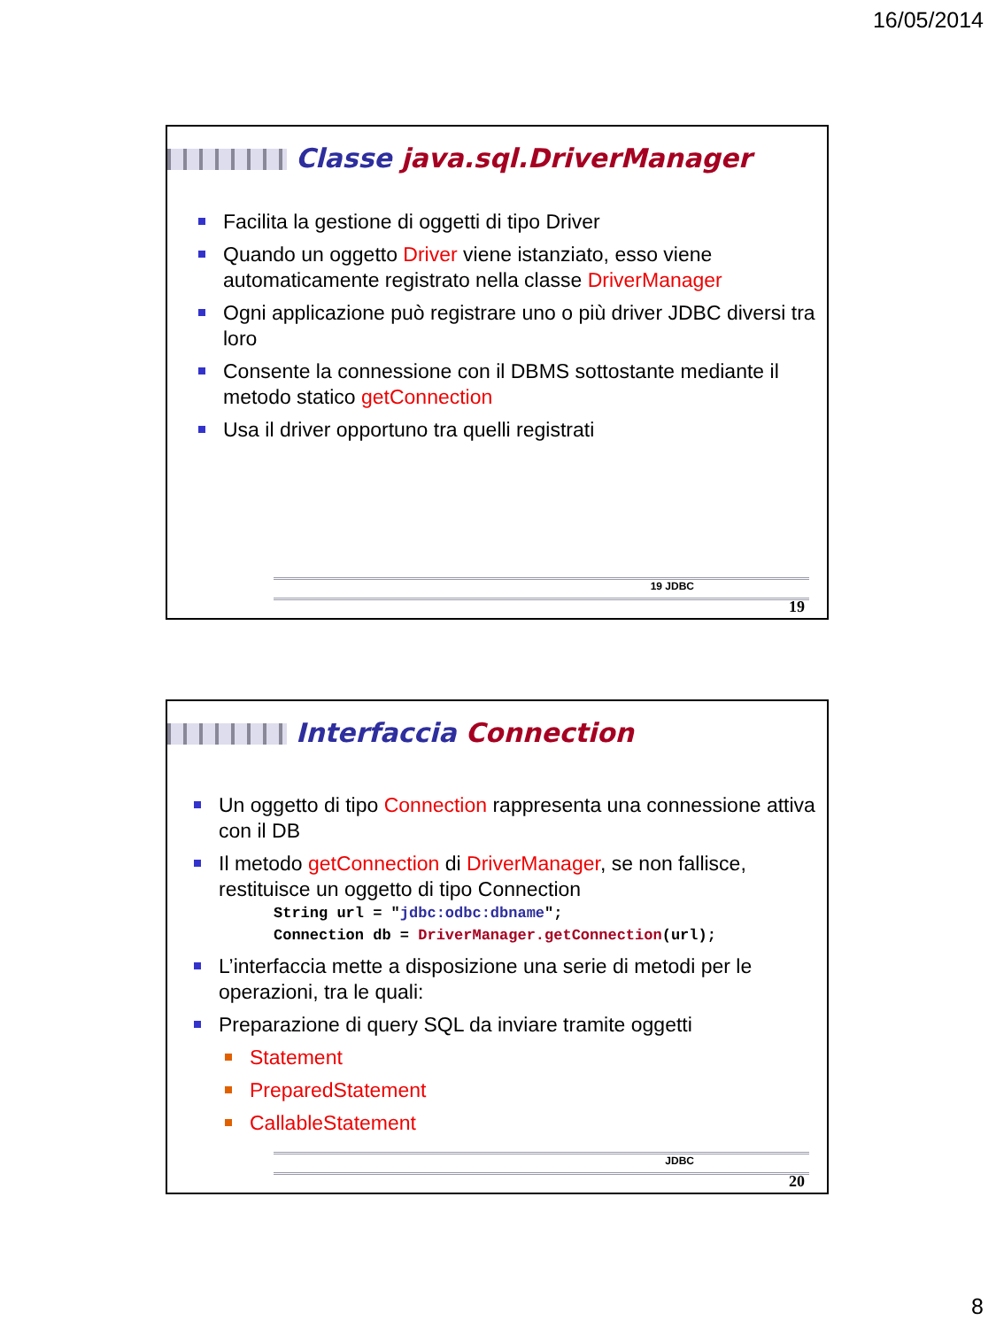16/05/2014
Classe java.sql.DriverManager
Facilita la gestione di oggetti di tipo Driver
Quando un oggetto Driver viene istanziato, esso viene automaticamente registrato nella classe DriverManager
Ogni applicazione può registrare uno o più driver JDBC diversi tra loro
Consente la connessione con il DBMS sottostante mediante il metodo statico getConnection
Usa il driver opportuno tra quelli registrati
19 JDBC
19
Interfaccia Connection
Un oggetto di tipo Connection rappresenta una connessione attiva con il DB
Il metodo getConnection di DriverManager, se non fallisce, restituisce un oggetto di tipo Connection
String url = "jdbc:odbc:dbname";
Connection db = DriverManager.getConnection(url);
L’interfaccia mette a disposizione una serie di metodi per le operazioni, tra le quali:
Preparazione di query SQL da inviare tramite oggetti
Statement
PreparedStatement
CallableStatement
JDBC
20
8